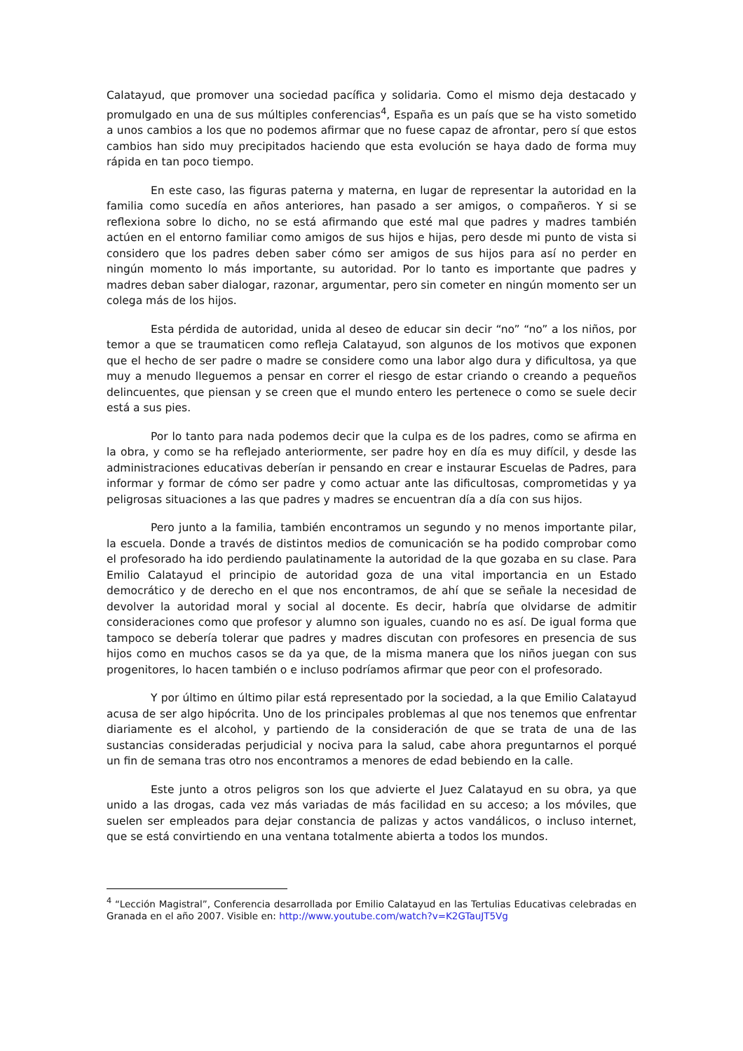Calatayud, que promover una sociedad pacífica y solidaria. Como el mismo deja destacado y promulgado en una de sus múltiples conferencias<sup>4</sup>, España es un país que se ha visto sometido a unos cambios a los que no podemos afirmar que no fuese capaz de afrontar, pero sí que estos cambios han sido muy precipitados haciendo que esta evolución se haya dado de forma muy rápida en tan poco tiempo.
En este caso, las figuras paterna y materna, en lugar de representar la autoridad en la familia como sucedía en años anteriores, han pasado a ser amigos, o compañeros. Y si se reflexiona sobre lo dicho, no se está afirmando que esté mal que padres y madres también actúen en el entorno familiar como amigos de sus hijos e hijas, pero desde mi punto de vista si considero que los padres deben saber cómo ser amigos de sus hijos para así no perder en ningún momento lo más importante, su autoridad. Por lo tanto es importante que padres y madres deban saber dialogar, razonar, argumentar, pero sin cometer en ningún momento ser un colega más de los hijos.
Esta pérdida de autoridad, unida al deseo de educar sin decir “no” “no” a los niños, por temor a que se traumaticen como refleja Calatayud, son algunos de los motivos que exponen que el hecho de ser padre o madre se considere como una labor algo dura y dificultosa, ya que muy a menudo lleguemos a pensar en correr el riesgo de estar criando o creando a pequeños delincuentes, que piensan y se creen que el mundo entero les pertenece o como se suele decir está a sus pies.
Por lo tanto para nada podemos decir que la culpa es de los padres, como se afirma en la obra, y como se ha reflejado anteriormente, ser padre hoy en día es muy difícil, y desde las administraciones educativas deberían ir pensando en crear e instaurar Escuelas de Padres, para informar y formar de cómo ser padre y como actuar ante las dificultosas, comprometidas y ya peligrosas situaciones a las que padres y madres se encuentran día a día con sus hijos.
Pero junto a la familia, también encontramos un segundo y no menos importante pilar, la escuela. Donde a través de distintos medios de comunicación se ha podido comprobar como el profesorado ha ido perdiendo paulatinamente la autoridad de la que gozaba en su clase. Para Emilio Calatayud el principio de autoridad goza de una vital importancia en un Estado democrático y de derecho en el que nos encontramos, de ahí que se señale la necesidad de devolver la autoridad moral y social al docente. Es decir, habría que olvidarse de admitir consideraciones como que profesor y alumno son iguales, cuando no es así. De igual forma que tampoco se debería tolerar que padres y madres discutan con profesores en presencia de sus hijos como en muchos casos se da ya que, de la misma manera que los niños juegan con sus progenitores, lo hacen también o e incluso podríamos afirmar que peor con el profesorado.
Y por último en último pilar está representado por la sociedad, a la que Emilio Calatayud acusa de ser algo hipócrita. Uno de los principales problemas al que nos tenemos que enfrentar diariamente es el alcohol, y partiendo de la consideración de que se trata de una de las sustancias consideradas perjudicial y nociva para la salud, cabe ahora preguntarnos el porqué un fin de semana tras otro nos encontramos a menores de edad bebiendo en la calle.
Este junto a otros peligros son los que advierte el Juez Calatayud en su obra, ya que unido a las drogas, cada vez más variadas de más facilidad en su acceso; a los móviles, que suelen ser empleados para dejar constancia de palizas y actos vandálicos, o incluso internet, que se está convirtiendo en una ventana totalmente abierta a todos los mundos.
<sup>4</sup> “Lección Magistral”, Conferencia desarrollada por Emilio Calatayud en las Tertulias Educativas celebradas en Granada en el año 2007. Visible en: http://www.youtube.com/watch?v=K2GTauJT5Vg